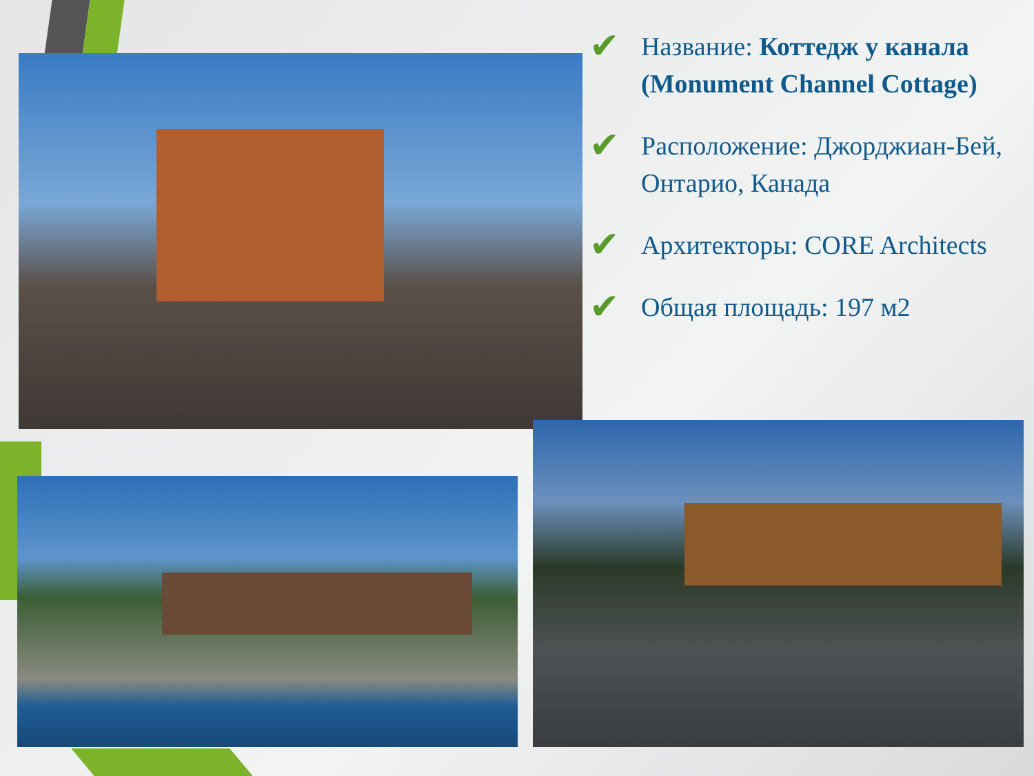✔
Название: Коттедж у канала (Monument Channel Cottage)
✔
Расположение: Джорджиан-Бей, Онтарио, Канада
✔
Архитекторы: CORE Architects
✔
Общая площадь: 197 м2